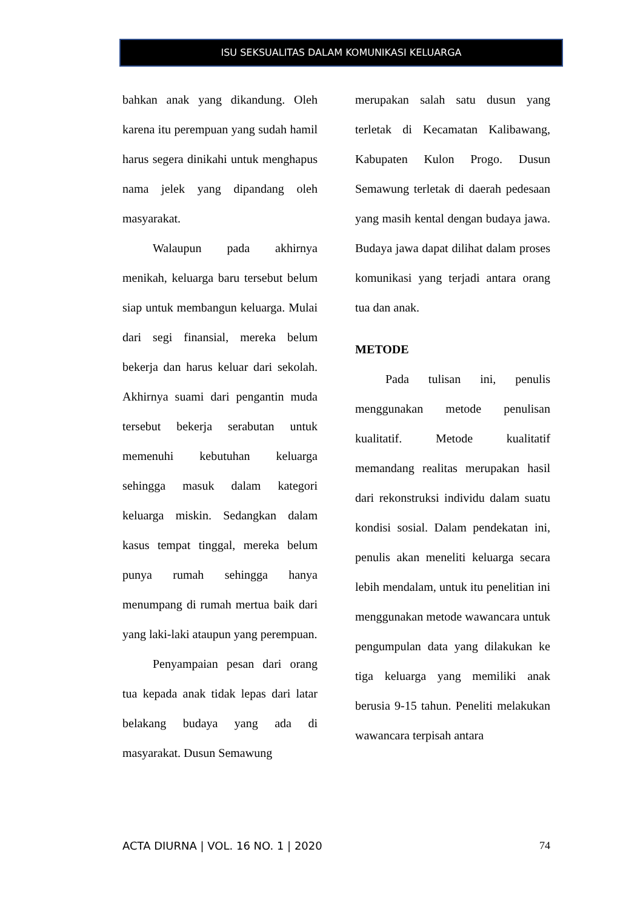ISU SEKSUALITAS DALAM KOMUNIKASI KELUARGA
bahkan anak yang dikandung. Oleh karena itu perempuan yang sudah hamil harus segera dinikahi untuk menghapus nama jelek yang dipandang oleh masyarakat.
Walaupun pada akhirnya menikah, keluarga baru tersebut belum siap untuk membangun keluarga. Mulai dari segi finansial, mereka belum bekerja dan harus keluar dari sekolah. Akhirnya suami dari pengantin muda tersebut bekerja serabutan untuk memenuhi kebutuhan keluarga sehingga masuk dalam kategori keluarga miskin. Sedangkan dalam kasus tempat tinggal, mereka belum punya rumah sehingga hanya menumpang di rumah mertua baik dari yang laki-laki ataupun yang perempuan.
Penyampaian pesan dari orang tua kepada anak tidak lepas dari latar belakang budaya yang ada di masyarakat. Dusun Semawung
merupakan salah satu dusun yang terletak di Kecamatan Kalibawang, Kabupaten Kulon Progo. Dusun Semawung terletak di daerah pedesaan yang masih kental dengan budaya jawa. Budaya jawa dapat dilihat dalam proses komunikasi yang terjadi antara orang tua dan anak.
METODE
Pada tulisan ini, penulis menggunakan metode penulisan kualitatif. Metode kualitatif memandang realitas merupakan hasil dari rekonstruksi individu dalam suatu kondisi sosial. Dalam pendekatan ini, penulis akan meneliti keluarga secara lebih mendalam, untuk itu penelitian ini menggunakan metode wawancara untuk pengumpulan data yang dilakukan ke tiga keluarga yang memiliki anak berusia 9-15 tahun. Peneliti melakukan wawancara terpisah antara
ACTA DIURNA | VOL. 16 NO. 1 | 2020 74